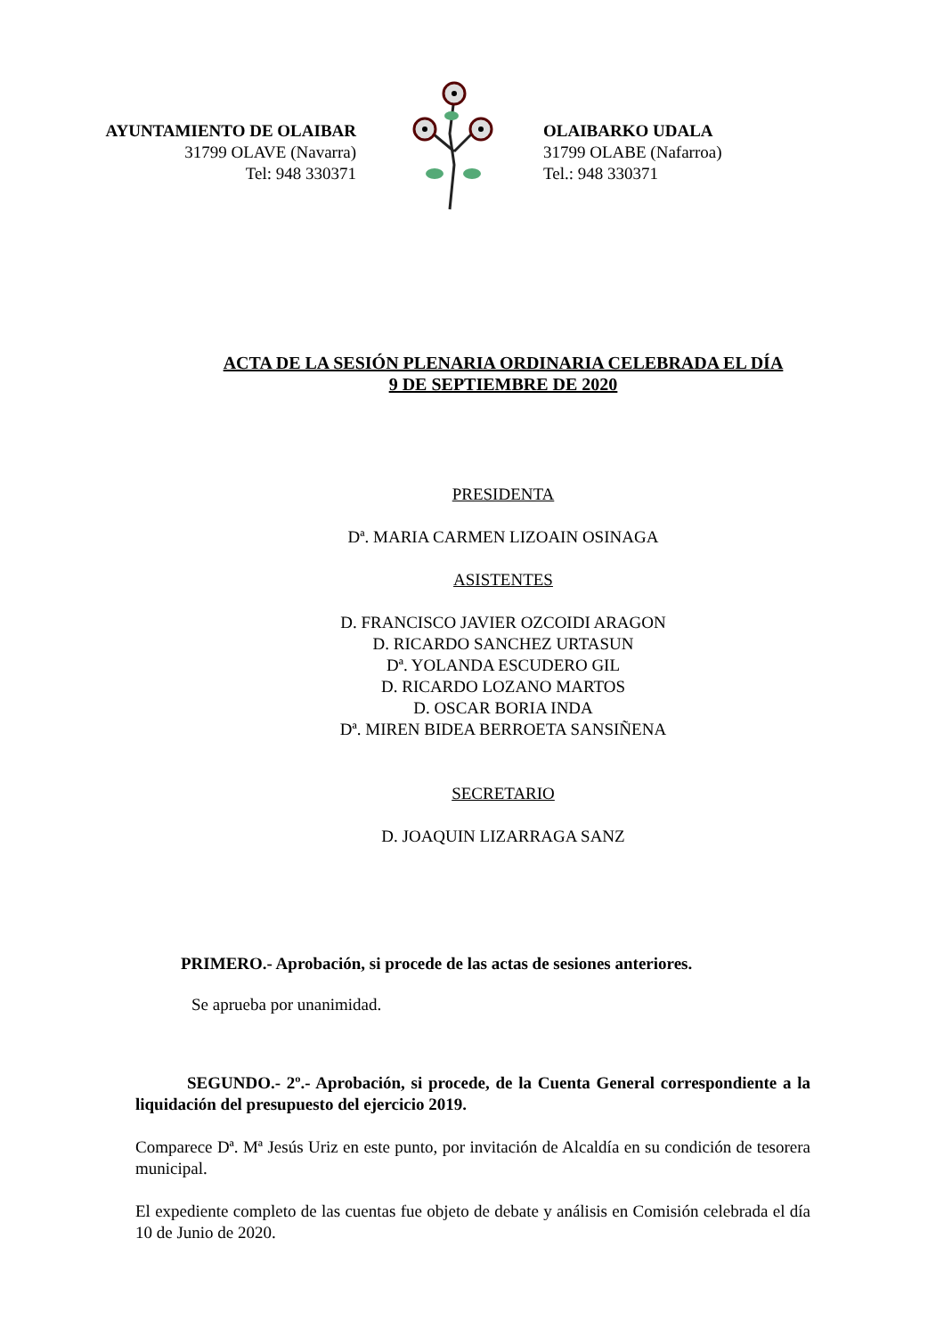AYUNTAMIENTO DE OLAIBAR
31799 OLAVE (Navarra)
Tel: 948 330371
OLAIBARKO UDALA
31799 OLABE (Nafarroa)
Tel.: 948 330371
ACTA DE LA SESIÓN PLENARIA ORDINARIA CELEBRADA EL DÍA
9 DE SEPTIEMBRE DE 2020
PRESIDENTA
Dª. MARIA CARMEN LIZOAIN OSINAGA
ASISTENTES
D. FRANCISCO JAVIER OZCOIDI ARAGON
D. RICARDO SANCHEZ URTASUN
Dª. YOLANDA ESCUDERO GIL
D. RICARDO LOZANO MARTOS
D. OSCAR BORIA INDA
Dª. MIREN BIDEA BERROETA SANSIÑENA
SECRETARIO
D. JOAQUIN LIZARRAGA SANZ
PRIMERO.- Aprobación, si procede de las actas de sesiones anteriores.
Se aprueba por unanimidad.
SEGUNDO.- 2º.- Aprobación, si procede, de la Cuenta General correspondiente a la liquidación del presupuesto del ejercicio 2019.
Comparece Dª. Mª Jesús Uriz en este punto, por invitación de Alcaldía en su condición de tesorera municipal.
El expediente completo de las cuentas fue objeto de debate y análisis en Comisión celebrada el día 10 de Junio de 2020.